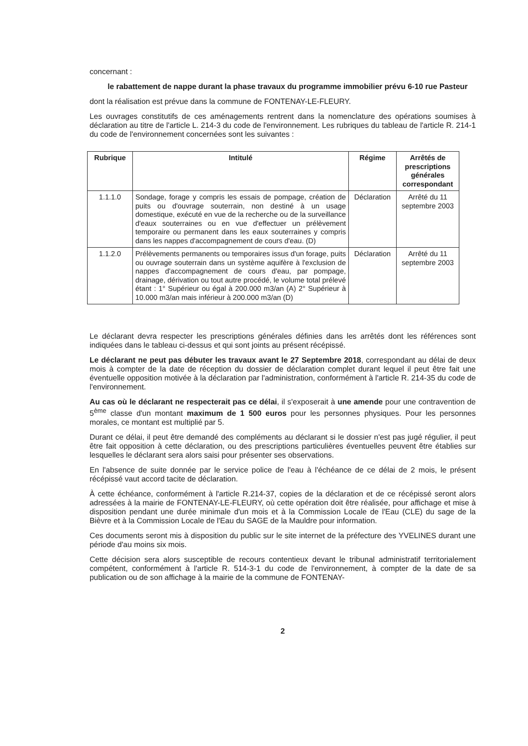concernant :
le rabattement de nappe durant la phase travaux du programme immobilier prévu 6-10 rue Pasteur
dont la réalisation est prévue dans la commune de FONTENAY-LE-FLEURY.
Les ouvrages constitutifs de ces aménagements rentrent dans la nomenclature des opérations soumises à déclaration au titre de l'article L. 214-3 du code de l'environnement. Les rubriques du tableau de l'article R. 214-1 du code de l'environnement concernées sont les suivantes :
| Rubrique | Intitulé | Régime | Arrêtés de prescriptions générales correspondant |
| --- | --- | --- | --- |
| 1.1.1.0 | Sondage, forage y compris les essais de pompage, création de puits ou d'ouvrage souterrain, non destiné à un usage domestique, exécuté en vue de la recherche ou de la surveillance d'eaux souterraines ou en vue d'effectuer un prélèvement temporaire ou permanent dans les eaux souterraines y compris dans les nappes d'accompagnement de cours d'eau. (D) | Déclaration | Arrêté du 11 septembre 2003 |
| 1.1.2.0 | Prélèvements permanents ou temporaires issus d'un forage, puits ou ouvrage souterrain dans un système aquifère à l'exclusion de nappes d'accompagnement de cours d'eau, par pompage, drainage, dérivation ou tout autre procédé, le volume total prélevé étant : 1° Supérieur ou égal à 200.000 m3/an (A) 2° Supérieur à 10.000 m3/an mais inférieur à 200.000 m3/an (D) | Déclaration | Arrêté du 11 septembre 2003 |
Le déclarant devra respecter les prescriptions générales définies dans les arrêtés dont les références sont indiquées dans le tableau ci-dessus et qui sont joints au présent récépissé.
Le déclarant ne peut pas débuter les travaux avant le 27 Septembre 2018, correspondant au délai de deux mois à compter de la date de réception du dossier de déclaration complet durant lequel il peut être fait une éventuelle opposition motivée à la déclaration par l'administration, conformément à l'article R. 214-35 du code de l'environnement.
Au cas où le déclarant ne respecterait pas ce délai, il s'exposerait à une amende pour une contravention de 5<sup>ème</sup> classe d'un montant maximum de 1 500 euros pour les personnes physiques. Pour les personnes morales, ce montant est multiplié par 5.
Durant ce délai, il peut être demandé des compléments au déclarant si le dossier n'est pas jugé régulier, il peut être fait opposition à cette déclaration, ou des prescriptions particulières éventuelles peuvent être établies sur lesquelles le déclarant sera alors saisi pour présenter ses observations.
En l'absence de suite donnée par le service police de l'eau à l'échéance de ce délai de 2 mois, le présent récépissé vaut accord tacite de déclaration.
À cette échéance, conformément à l'article R.214-37, copies de la déclaration et de ce récépissé seront alors adressées à la mairie de FONTENAY-LE-FLEURY, où cette opération doit être réalisée, pour affichage et mise à disposition pendant une durée minimale d'un mois et à la Commission Locale de l'Eau (CLE) du sage de la Bièvre et à la Commission Locale de l'Eau du SAGE de la Mauldre pour information.
Ces documents seront mis à disposition du public sur le site internet de la préfecture des YVELINES durant une période d'au moins six mois.
Cette décision sera alors susceptible de recours contentieux devant le tribunal administratif territorialement compétent, conformément à l'article R. 514-3-1 du code de l'environnement, à compter de la date de sa publication ou de son affichage à la mairie de la commune de FONTENAY-
2